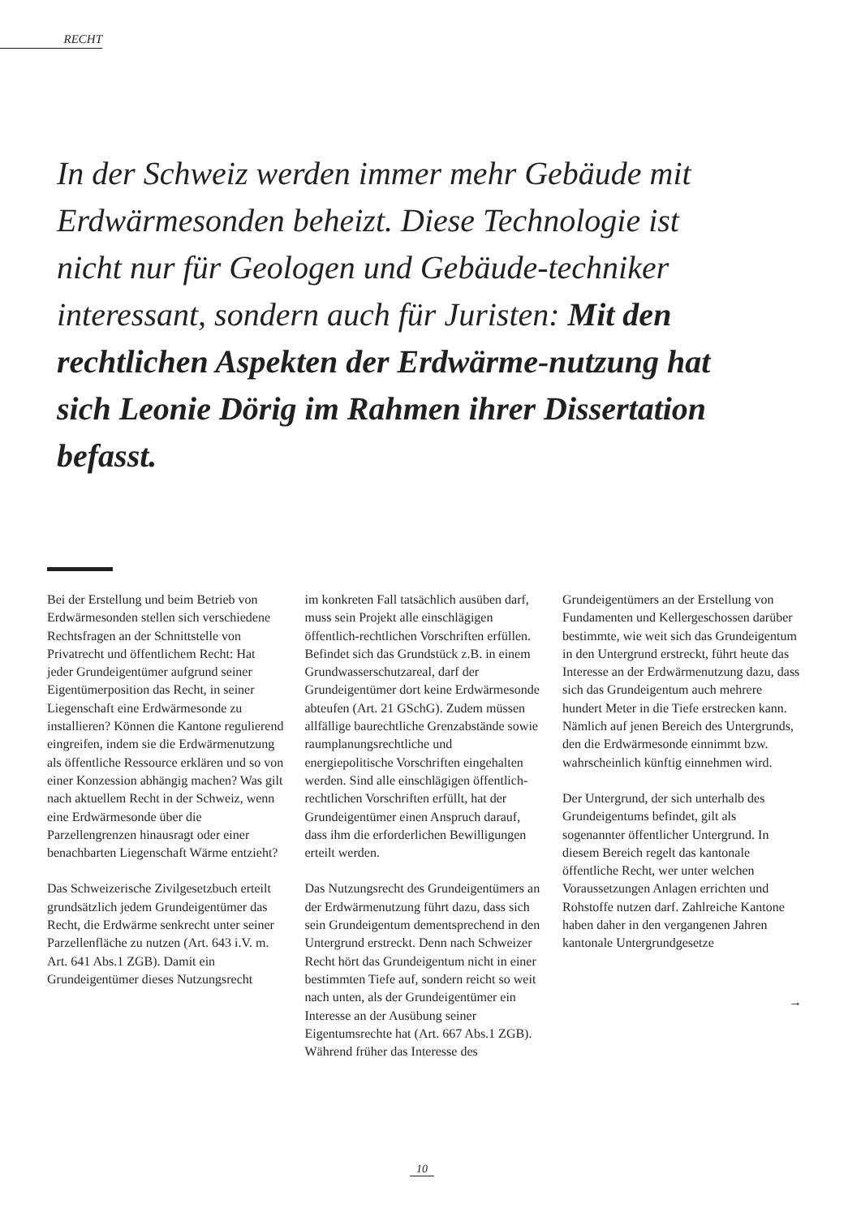RECHT
In der Schweiz werden immer mehr Gebäude mit Erdwärmesonden beheizt. Diese Technologie ist nicht nur für Geologen und Gebäude-techniker interessant, sondern auch für Juristen: Mit den rechtlichen Aspekten der Erdwärme-nutzung hat sich Leonie Dörig im Rahmen ihrer Dissertation befasst.
Bei der Erstellung und beim Betrieb von Erdwärmesonden stellen sich verschiedene Rechtsfragen an der Schnittstelle von Privatrecht und öffentlichem Recht: Hat jeder Grundeigentümer aufgrund seiner Eigentümerposition das Recht, in seiner Liegenschaft eine Erdwärmesonde zu installieren? Können die Kantone regulierend eingreifen, indem sie die Erdwärmenutzung als öffentliche Ressource erklären und so von einer Konzession abhängig machen? Was gilt nach aktuellem Recht in der Schweiz, wenn eine Erdwärmesonde über die Parzellengrenzen hinausragt oder einer benachbarten Liegenschaft Wärme entzieht?
Das Schweizerische Zivilgesetzbuch erteilt grundsätzlich jedem Grundeigentümer das Recht, die Erdwärme senkrecht unter seiner Parzellenfläche zu nutzen (Art. 643 i.V. m. Art. 641 Abs.1 ZGB). Damit ein Grundeigentümer dieses Nutzungsrecht
im konkreten Fall tatsächlich ausüben darf, muss sein Projekt alle einschlägigen öffentlich-rechtlichen Vorschriften erfüllen. Befindet sich das Grundstück z.B. in einem Grundwasserschutzareal, darf der Grundeigentümer dort keine Erdwärmesonde abteufen (Art. 21 GSchG). Zudem müssen allfällige baurechtliche Grenzabstände sowie raumplanungsrechtliche und energiepolitische Vorschriften eingehalten werden. Sind alle einschlägigen öffentlich-rechtlichen Vorschriften erfüllt, hat der Grundeigentümer einen Anspruch darauf, dass ihm die erforderlichen Bewilligungen erteilt werden.
Das Nutzungsrecht des Grundeigentümers an der Erdwärmenutzung führt dazu, dass sich sein Grundeigentum dementsprechend in den Untergrund erstreckt. Denn nach Schweizer Recht hört das Grundeigentum nicht in einer bestimmten Tiefe auf, sondern reicht so weit nach unten, als der Grundeigentümer ein Interesse an der Ausübung seiner Eigentumsrechte hat (Art. 667 Abs.1 ZGB). Während früher das Interesse des
Grundeigentümers an der Erstellung von Fundamenten und Kellergeschossen darüber bestimmte, wie weit sich das Grundeigentum in den Untergrund erstreckt, führt heute das Interesse an der Erdwärmenutzung dazu, dass sich das Grundeigentum auch mehrere hundert Meter in die Tiefe erstrecken kann. Nämlich auf jenen Bereich des Untergrunds, den die Erdwärmesonde einnimmt bzw. wahrscheinlich künftig einnehmen wird.
Der Untergrund, der sich unterhalb des Grundeigentums befindet, gilt als sogenannter öffentlicher Untergrund. In diesem Bereich regelt das kantonale öffentliche Recht, wer unter welchen Voraussetzungen Anlagen errichten und Rohstoffe nutzen darf. Zahlreiche Kantone haben daher in den vergangenen Jahren kantonale Untergrundgesetze
→
10